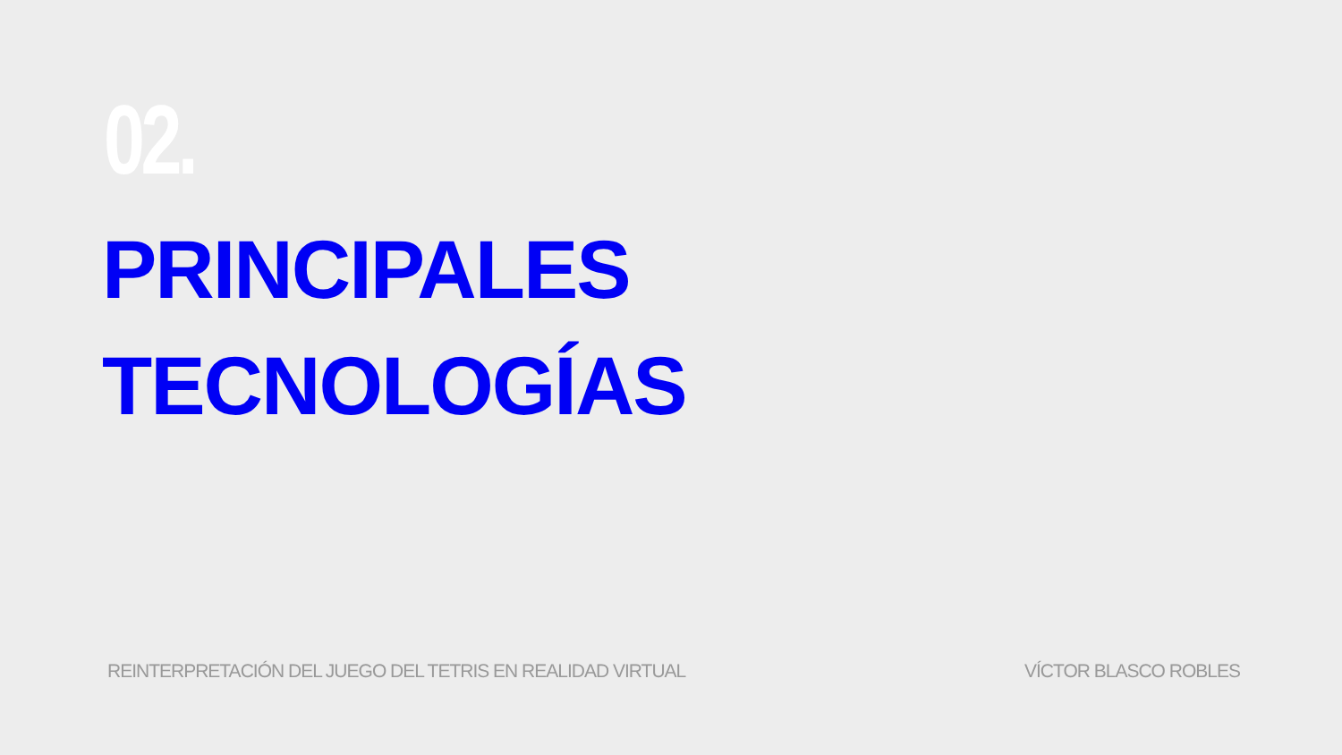02.
PRINCIPALES
TECNOLOGÍAS
REINTERPRETACIÓN DEL JUEGO DEL TETRIS EN REALIDAD VIRTUAL VÍCTOR BLASCO ROBLES